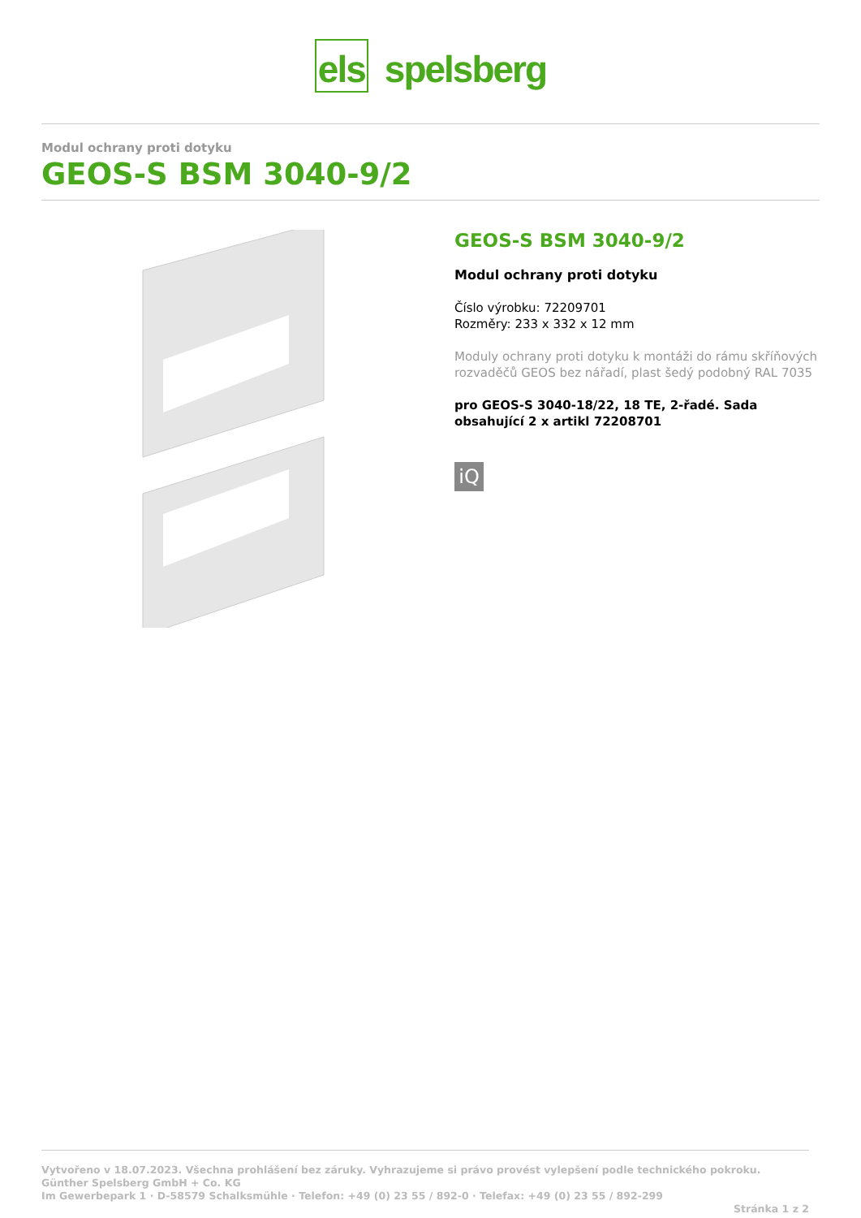els spelsberg
Modul ochrany proti dotyku
GEOS-S BSM 3040-9/2
GEOS-S BSM 3040-9/2
Modul ochrany proti dotyku
Číslo výrobku: 72209701
Rozměry: 233 x 332 x 12 mm
Moduly ochrany proti dotyku k montáži do rámu skříňových rozvaděčů GEOS bez nářadí, plast šedý podobný RAL 7035
pro GEOS-S 3040-18/22, 18 TE, 2-řadé. Sada obsahující 2 x artikl 72208701
iQ
Vytvořeno v 18.07.2023. Všechna prohlášení bez záruky. Vyhrazujeme si právo provést vylepšení podle technického pokroku.
Günther Spelsberg GmbH + Co. KG
Im Gewerbepark 1 · D-58579 Schalksmühle · Telefon: +49 (0) 23 55 / 892-0 · Telefax: +49 (0) 23 55 / 892-299
Stránka 1 z 2